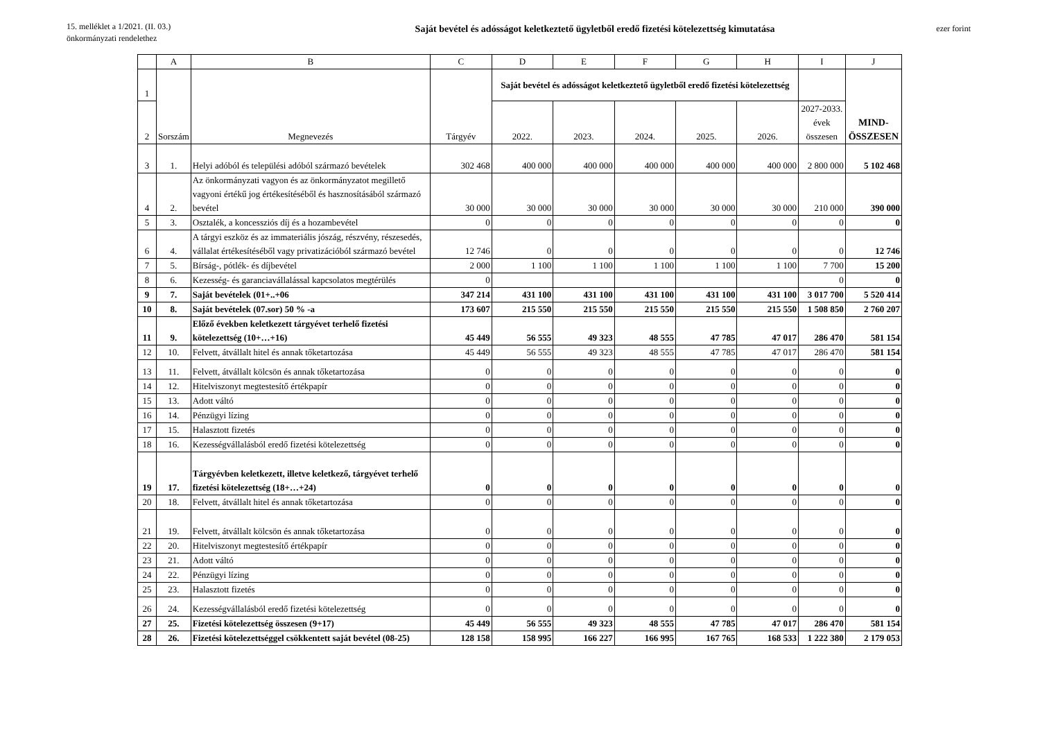15. melléklet a 1/2021. (II. 03.)
önkormányzati rendelethez
Saját bevétel és adósságot keletkeztető ügyletből eredő fizetési kötelezettség kimutatása
ezer forint
| | A | B | C | D | E | F | G | H | I | J |
| --- | --- | --- | --- | --- | --- | --- | --- | --- | --- | --- |
| 1 | Sorszám | Megnevezés | Tárgyév | Saját bevétel és adósságot keletkeztető ügyletből eredő fizetési kötelezettség | | | | | | MIND- ÖSSZESEN |
| 2 | | | | 2022. | 2023. | 2024. | 2025. | 2026. | 2027-2033. évek összesen | |
| 3 | 1. | Helyi adóból és települési adóból származó bevételek | 302 468 | 400 000 | 400 000 | 400 000 | 400 000 | 400 000 | 2 800 000 | 5 102 468 |
| 4 | 2. | Az önkormányzati vagyon és az önkormányzatot megillető vagyoni értékű jog értékesítéséből és hasznosításából származó bevétel | 30 000 | 30 000 | 30 000 | 30 000 | 30 000 | 30 000 | 210 000 | 390 000 |
| 5 | 3. | Osztalék, a koncessziós díj és a hozambevétel | 0 | 0 | 0 | 0 | 0 | 0 | 0 | 0 |
| 6 | 4. | A tárgyi eszköz és az immateriális jószág, részvény, részesedés, vállalat értékesítéséből vagy privatizációból származó bevétel | 12 746 | 0 | 0 | 0 | 0 | 0 | 0 | 12 746 |
| 7 | 5. | Bírság-, pótlék- és díjbevétel | 2 000 | 1 100 | 1 100 | 1 100 | 1 100 | 1 100 | 7 700 | 15 200 |
| 8 | 6. | Kezesség- és garanciavállalással kapcsolatos megtérülés | 0 | | | | | | 0 | 0 |
| 9 | 7. | Saját bevételek (01+..+06 | 347 214 | 431 100 | 431 100 | 431 100 | 431 100 | 431 100 | 3 017 700 | 5 520 414 |
| 10 | 8. | Saját bevételek (07.sor) 50 % -a | 173 607 | 215 550 | 215 550 | 215 550 | 215 550 | 215 550 | 1 508 850 | 2 760 207 |
| 11 | 9. | Előző években keletkezett tárgyévet terhelő fizetési kötelezettség (10+…+16) | 45 449 | 56 555 | 49 323 | 48 555 | 47 785 | 47 017 | 286 470 | 581 154 |
| 12 | 10. | Felvett, átvállalt hitel és annak tőketartozása | 45 449 | 56 555 | 49 323 | 48 555 | 47 785 | 47 017 | 286 470 | 581 154 |
| 13 | 11. | Felvett, átvállalt kölcsön és annak tőketartozása | 0 | 0 | 0 | 0 | 0 | 0 | 0 | 0 |
| 14 | 12. | Hitelviszonyt megtestesítő értékpapír | 0 | 0 | 0 | 0 | 0 | 0 | 0 | 0 |
| 15 | 13. | Adott váltó | 0 | 0 | 0 | 0 | 0 | 0 | 0 | 0 |
| 16 | 14. | Pénzügyi lízing | 0 | 0 | 0 | 0 | 0 | 0 | 0 | 0 |
| 17 | 15. | Halasztott fizetés | 0 | 0 | 0 | 0 | 0 | 0 | 0 | 0 |
| 18 | 16. | Kezességvállalásból eredő fizetési kötelezettség | 0 | 0 | 0 | 0 | 0 | 0 | 0 | 0 |
| 19 | 17. | Tárgyévben keletkezett, illetve keletkező, tárgyévet terhelő fizetési kötelezettség (18+…+24) | 0 | 0 | 0 | 0 | 0 | 0 | 0 | 0 |
| 20 | 18. | Felvett, átvállalt hitel és annak tőketartozása | 0 | 0 | 0 | 0 | 0 | 0 | 0 | 0 |
| 21 | 19. | Felvett, átvállalt kölcsön és annak tőketartozása | 0 | 0 | 0 | 0 | 0 | 0 | 0 | 0 |
| 22 | 20. | Hitelviszonyt megtestesítő értékpapír | 0 | 0 | 0 | 0 | 0 | 0 | 0 | 0 |
| 23 | 21. | Adott váltó | 0 | 0 | 0 | 0 | 0 | 0 | 0 | 0 |
| 24 | 22. | Pénzügyi lízing | 0 | 0 | 0 | 0 | 0 | 0 | 0 | 0 |
| 25 | 23. | Halasztott fizetés | 0 | 0 | 0 | 0 | 0 | 0 | 0 | 0 |
| 26 | 24. | Kezességvállalásból eredő fizetési kötelezettség | 0 | 0 | 0 | 0 | 0 | 0 | 0 | 0 |
| 27 | 25. | Fizetési kötelezettség összesen (9+17) | 45 449 | 56 555 | 49 323 | 48 555 | 47 785 | 47 017 | 286 470 | 581 154 |
| 28 | 26. | Fizetési kötelezettséggel csökkentett saját bevétel (08-25) | 128 158 | 158 995 | 166 227 | 166 995 | 167 765 | 168 533 | 1 222 380 | 2 179 053 |